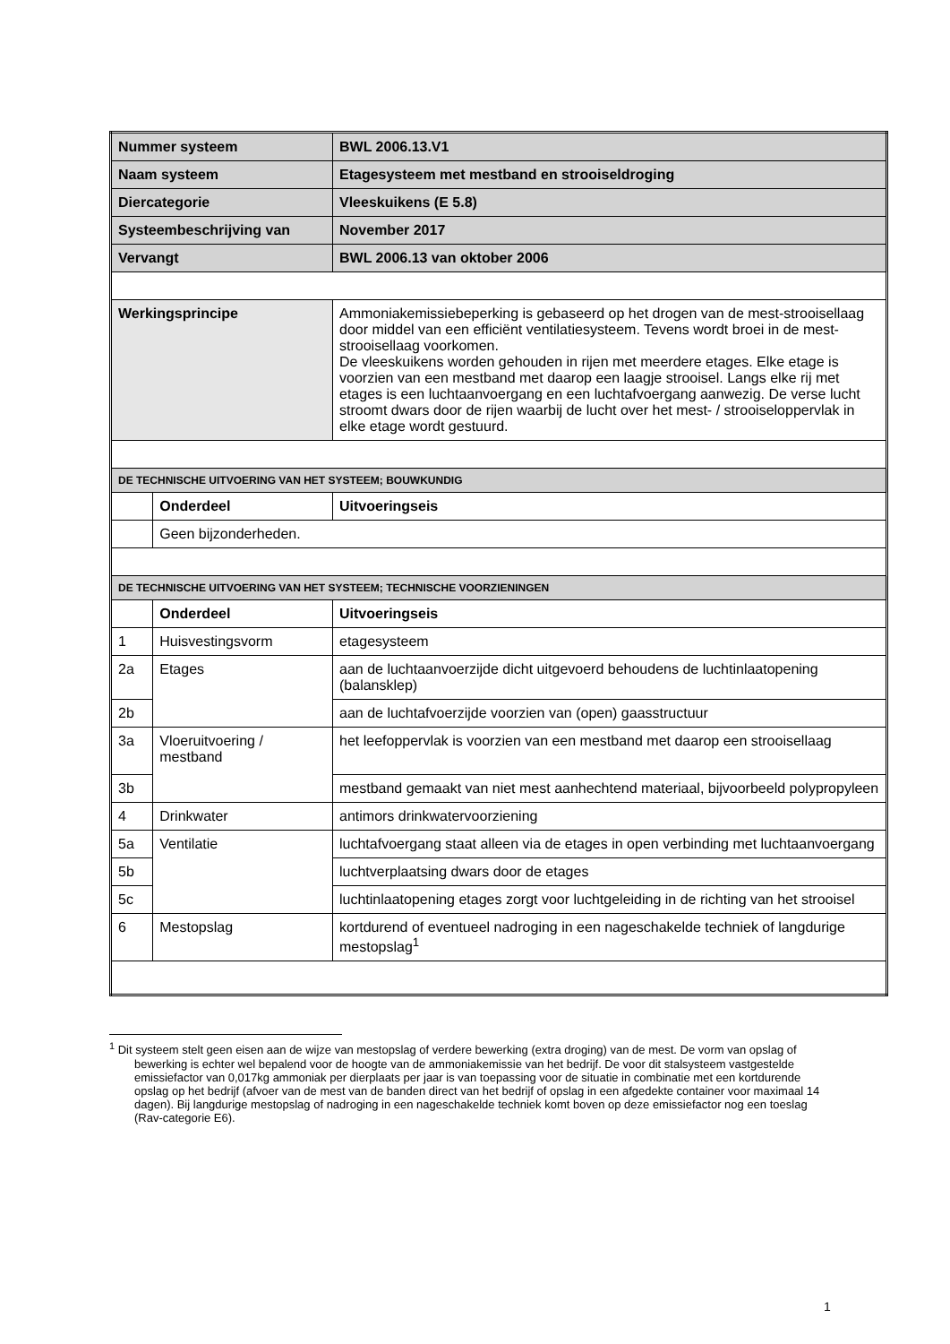| Nummer systeem | | BWL 2006.13.V1 |
| Naam systeem | | Etagesysteem met mestband en strooiseldroging |
| Diercategorie | | Vleeskuikens (E 5.8) |
| Systeembeschrijving van | | November 2017 |
| Vervangt | | BWL 2006.13 van oktober 2006 |
| Werkingsprincipe | | Ammoniakemissiebeperking is gebaseerd op het drogen van de mest-strooisellaag door middel van een efficiënt ventilatiesysteem. Tevens wordt broei in de mest-strooisellaag voorkomen. De vleeskuikens worden gehouden in rijen met meerdere etages. Elke etage is voorzien van een mestband met daarop een laagje strooisel. Langs elke rij met etages is een luchtaanvoergang en een luchtafvoergang aanwezig. De verse lucht stroomt dwars door de rijen waarbij de lucht over het mest- / strooiseloppervlak in elke etage wordt gestuurd. |
| DE TECHNISCHE UITVOERING VAN HET SYSTEEM; BOUWKUNDIG | | |
| | Onderdeel | Uitvoeringseis |
| | Geen bijzonderheden. | |
| DE TECHNISCHE UITVOERING VAN HET SYSTEEM; TECHNISCHE VOORZIENINGEN | | |
| | Onderdeel | Uitvoeringseis |
| 1 | Huisvestingsvorm | etagesysteem |
| 2a | Etages | aan de luchtaanvoerzijde dicht uitgevoerd behoudens de luchtinlaatopening (balansklep) |
| 2b | | aan de luchtafvoerzijde voorzien van (open) gaasstructuur |
| 3a | Vloeruitvoering / mestband | het leefoppervlak is voorzien van een mestband met daarop een strooisellaag |
| 3b | | mestband gemaakt van niet mest aanhechtend materiaal, bijvoorbeeld polypropyleen |
| 4 | Drinkwater | antimors drinkwatervoorziening |
| 5a | Ventilatie | luchtafvoergang staat alleen via de etages in open verbinding met luchtaanvoergang |
| 5b | | luchtverplaatsing dwars door de etages |
| 5c | | luchtinlaatopening etages zorgt voor luchtgeleiding in de richting van het strooisel |
| 6 | Mestopslag | kortdurend of eventueel nadroging in een nageschakelde techniek of langdurige mestopslag<sup>1</sup> |
<sup>1</sup> Dit systeem stelt geen eisen aan de wijze van mestopslag of verdere bewerking (extra droging) van de mest. De vorm van opslag of bewerking is echter wel bepalend voor de hoogte van de ammoniakemissie van het bedrijf. De voor dit stalsysteem vastgestelde emissiefactor van 0,017kg ammoniak per dierplaats per jaar is van toepassing voor de situatie in combinatie met een kortdurende opslag op het bedrijf (afvoer van de mest van de banden direct van het bedrijf of opslag in een afgedekte container voor maximaal 14 dagen). Bij langdurige mestopslag of nadroging in een nageschakelde techniek komt boven op deze emissiefactor nog een toeslag (Rav-categorie E6).
1